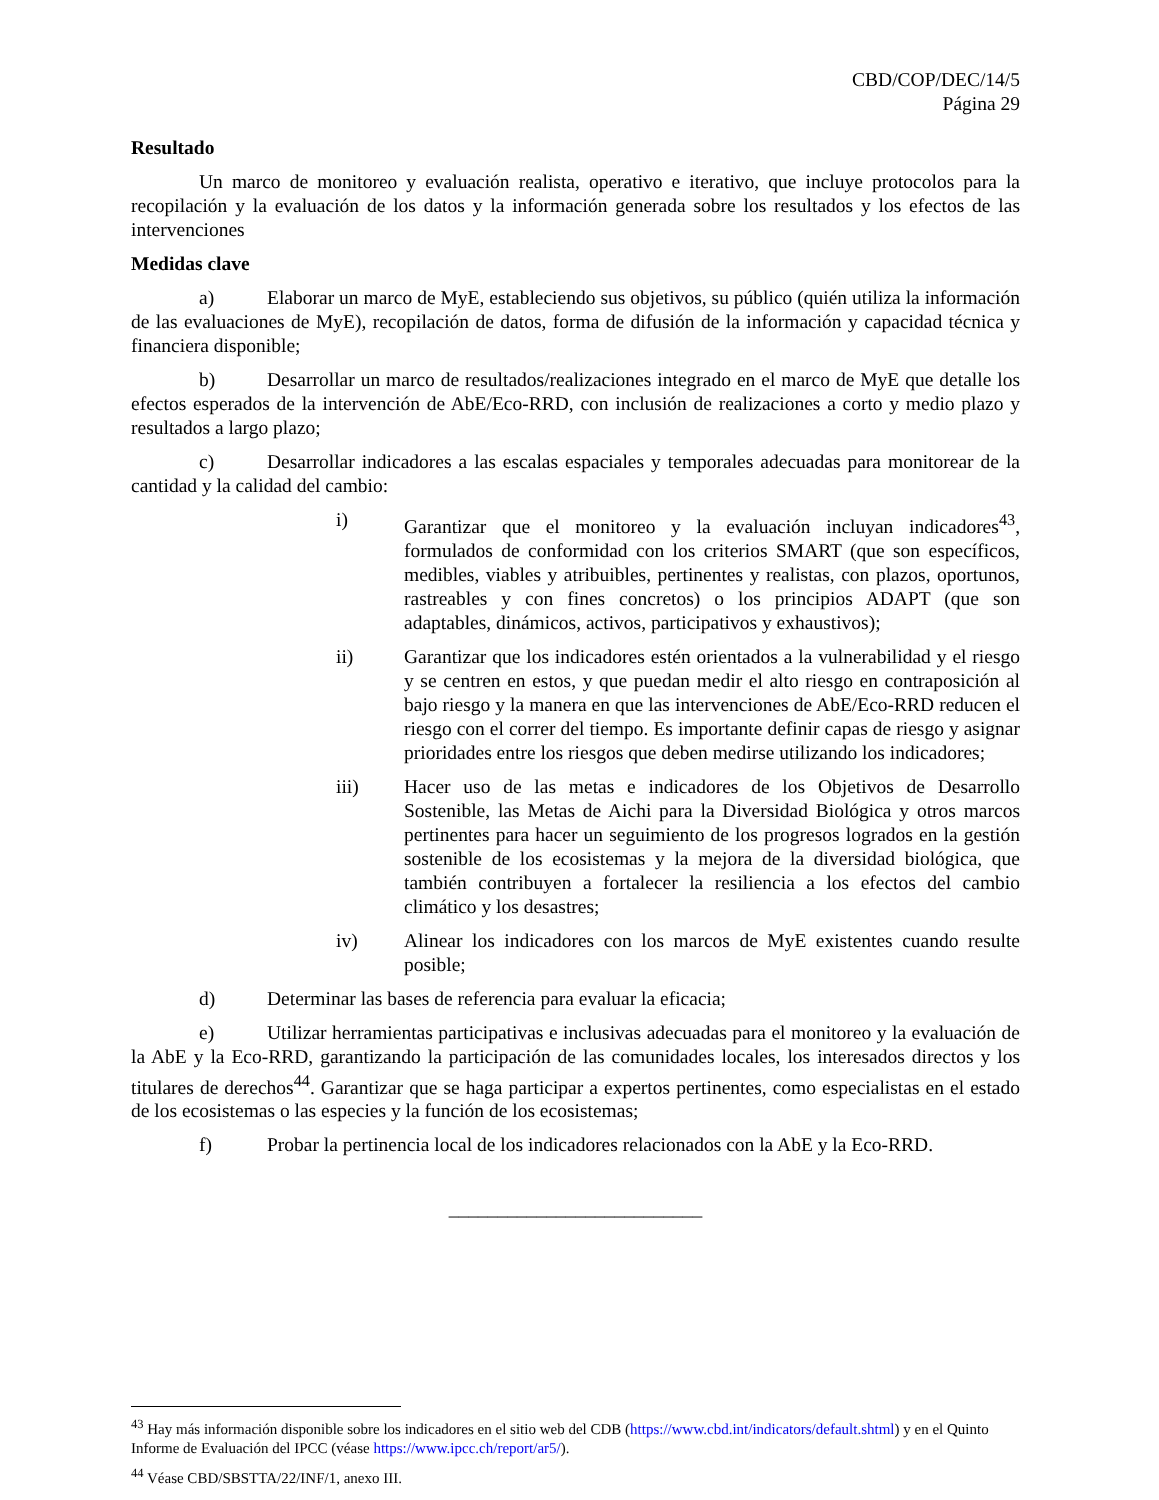CBD/COP/DEC/14/5
Página 29
Resultado
Un marco de monitoreo y evaluación realista, operativo e iterativo, que incluye protocolos para la recopilación y la evaluación de los datos y la información generada sobre los resultados y los efectos de las intervenciones
Medidas clave
a) Elaborar un marco de MyE, estableciendo sus objetivos, su público (quién utiliza la información de las evaluaciones de MyE), recopilación de datos, forma de difusión de la información y capacidad técnica y financiera disponible;
b) Desarrollar un marco de resultados/realizaciones integrado en el marco de MyE que detalle los efectos esperados de la intervención de AbE/Eco-RRD, con inclusión de realizaciones a corto y medio plazo y resultados a largo plazo;
c) Desarrollar indicadores a las escalas espaciales y temporales adecuadas para monitorear de la cantidad y la calidad del cambio:
i) Garantizar que el monitoreo y la evaluación incluyan indicadores<sup>43</sup>, formulados de conformidad con los criterios SMART (que son específicos, medibles, viables y atribuibles, pertinentes y realistas, con plazos, oportunos, rastreables y con fines concretos) o los principios ADAPT (que son adaptables, dinámicos, activos, participativos y exhaustivos);
ii) Garantizar que los indicadores estén orientados a la vulnerabilidad y el riesgo y se centren en estos, y que puedan medir el alto riesgo en contraposición al bajo riesgo y la manera en que las intervenciones de AbE/Eco-RRD reducen el riesgo con el correr del tiempo. Es importante definir capas de riesgo y asignar prioridades entre los riesgos que deben medirse utilizando los indicadores;
iii) Hacer uso de las metas e indicadores de los Objetivos de Desarrollo Sostenible, las Metas de Aichi para la Diversidad Biológica y otros marcos pertinentes para hacer un seguimiento de los progresos logrados en la gestión sostenible de los ecosistemas y la mejora de la diversidad biológica, que también contribuyen a fortalecer la resiliencia a los efectos del cambio climático y los desastres;
iv) Alinear los indicadores con los marcos de MyE existentes cuando resulte posible;
d) Determinar las bases de referencia para evaluar la eficacia;
e) Utilizar herramientas participativas e inclusivas adecuadas para el monitoreo y la evaluación de la AbE y la Eco-RRD, garantizando la participación de las comunidades locales, los interesados directos y los titulares de derechos<sup>44</sup>. Garantizar que se haga participar a expertos pertinentes, como especialistas en el estado de los ecosistemas o las especies y la función de los ecosistemas;
f) Probar la pertinencia local de los indicadores relacionados con la AbE y la Eco-RRD.
__________________________
<sup>43</sup> Hay más información disponible sobre los indicadores en el sitio web del CDB (https://www.cbd.int/indicators/default.shtml) y en el Quinto Informe de Evaluación del IPCC (véase https://www.ipcc.ch/report/ar5/).
<sup>44</sup> Véase CBD/SBSTTA/22/INF/1, anexo III.